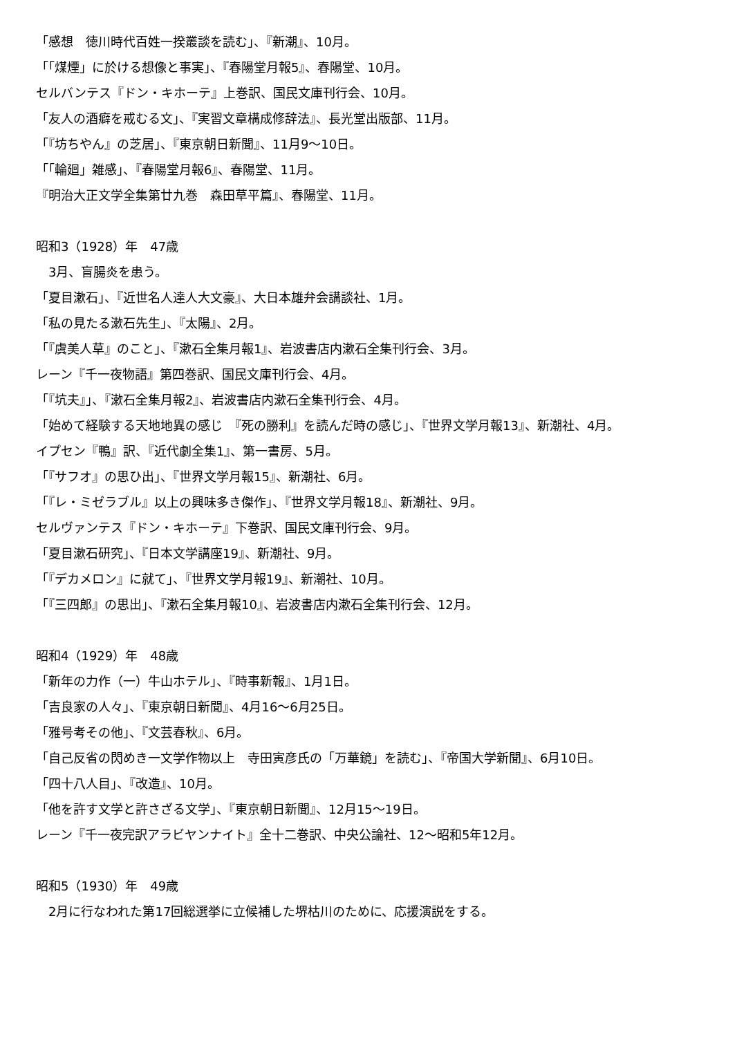「感想　徳川時代百姓一揆叢談を読む」、『新潮』、10月。
「「煤煙」に於ける想像と事実」、『春陽堂月報5』、春陽堂、10月。
セルバンテス『ドン・キホーテ』上巻訳、国民文庫刊行会、10月。
「友人の酒癖を戒むる文」、『実習文章構成修辞法』、長光堂出版部、11月。
「『坊ちやん』の芝居」、『東京朝日新聞』、11月9〜10日。
「「輪廻」雑感」、『春陽堂月報6』、春陽堂、11月。
『明治大正文学全集第廿九巻　森田草平篇』、春陽堂、11月。
昭和3（1928）年　47歳
　3月、盲腸炎を患う。
「夏目漱石」、『近世名人達人大文豪』、大日本雄弁会講談社、1月。
「私の見たる漱石先生」、『太陽』、2月。
「『虞美人草』のこと」、『漱石全集月報1』、岩波書店内漱石全集刊行会、3月。
レーン『千一夜物語』第四巻訳、国民文庫刊行会、4月。
「『坑夫』」、『漱石全集月報2』、岩波書店内漱石全集刊行会、4月。
「始めて経験する天地地異の感じ　『死の勝利』を読んだ時の感じ」、『世界文学月報13』、新潮社、4月。
イプセン『鴨』訳、『近代劇全集1』、第一書房、5月。
「『サフオ』の思ひ出」、『世界文学月報15』、新潮社、6月。
「『レ・ミゼラブル』以上の興味多き傑作」、『世界文学月報18』、新潮社、9月。
セルヴァンテス『ドン・キホーテ』下巻訳、国民文庫刊行会、9月。
「夏目漱石研究」、『日本文学講座19』、新潮社、9月。
「『デカメロン』に就て」、『世界文学月報19』、新潮社、10月。
「『三四郎』の思出」、『漱石全集月報10』、岩波書店内漱石全集刊行会、12月。
昭和4（1929）年　48歳
「新年の力作（一）牛山ホテル」、『時事新報』、1月1日。
「吉良家の人々」、『東京朝日新聞』、4月16〜6月25日。
「雅号考その他」、『文芸春秋』、6月。
「自己反省の閃めき一文学作物以上　寺田寅彦氏の「万華鏡」を読む」、『帝国大学新聞』、6月10日。
「四十八人目」、『改造』、10月。
「他を許す文学と許さざる文学」、『東京朝日新聞』、12月15〜19日。
レーン『千一夜完訳アラビヤンナイト』全十二巻訳、中央公論社、12〜昭和5年12月。
昭和5（1930）年　49歳
　2月に行なわれた第17回総選挙に立候補した堺枯川のために、応援演説をする。